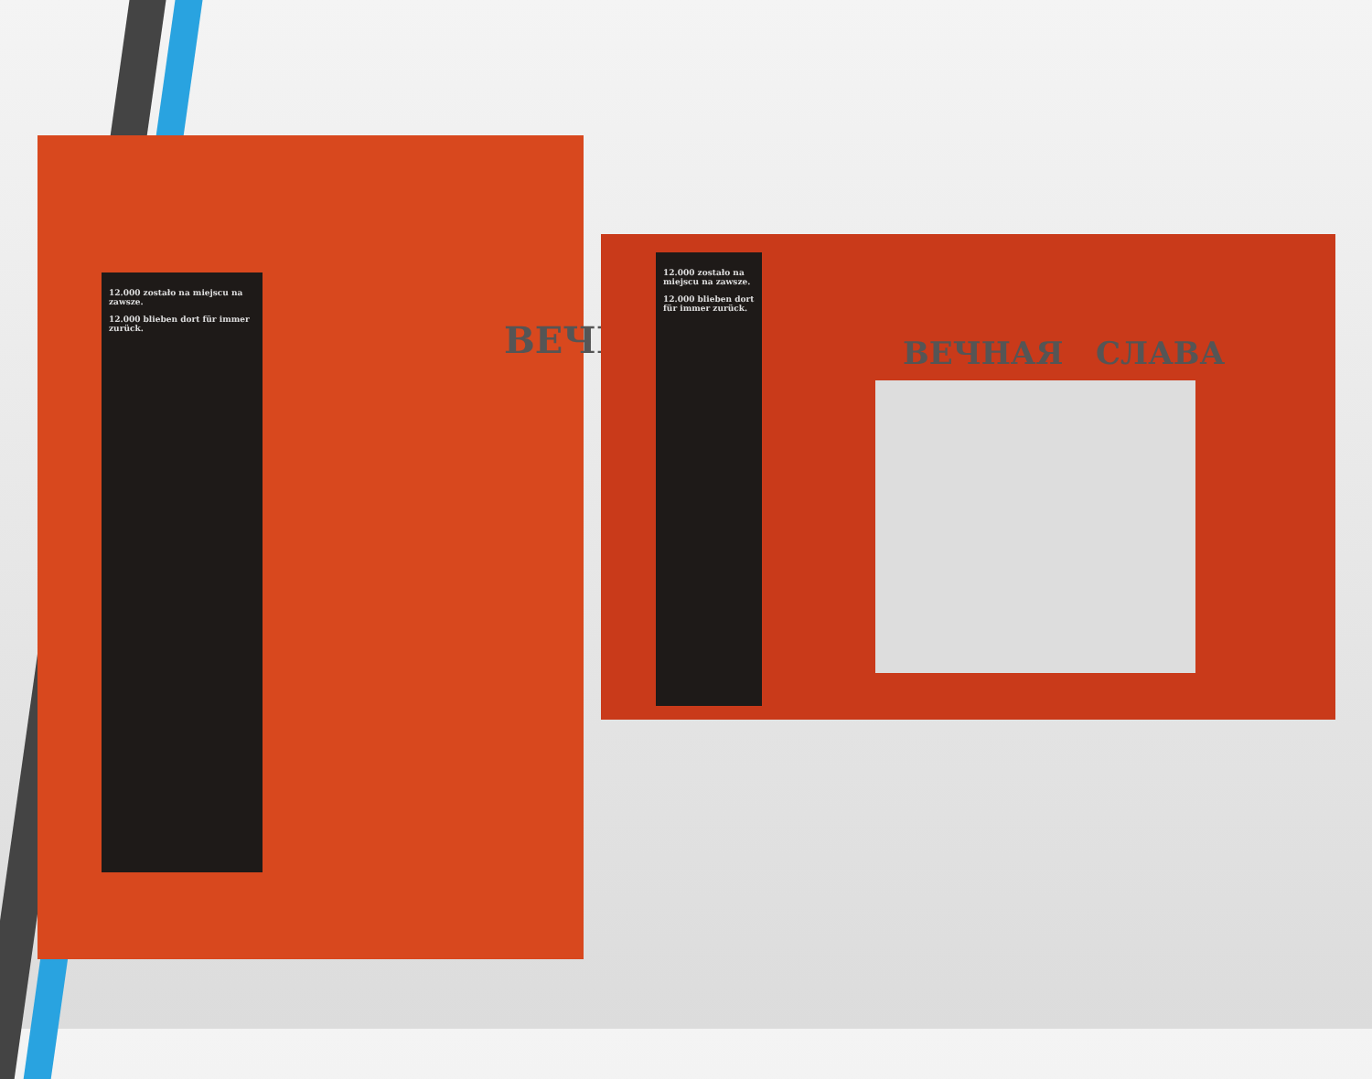12.000 zostało na miejscu na zawsze.
12.000 blieben dort für immer zurück.
ВЕЧН
12.000 zostało na miejscu na zawsze.
12.000 blieben dort für immer zurück.
ВЕЧНАЯ СЛАВА